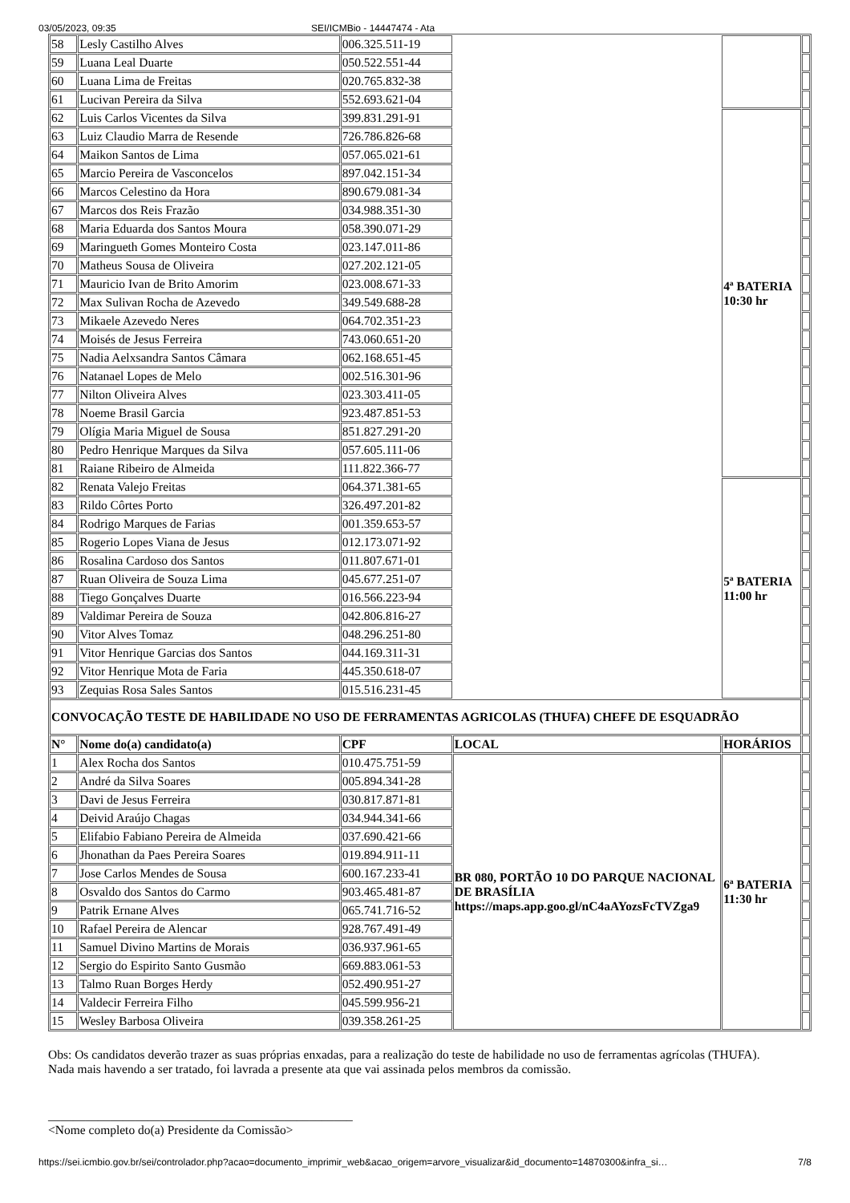03/05/2023, 09:35 SEI/ICMBio - 14447474 - Ata
| 58 | Lesly Castilho Alves | 006.325.511-19 | | | |
| 59 | Luana Leal Duarte | 050.522.551-44 | | | |
| 60 | Luana Lima de Freitas | 020.765.832-38 | | | |
| 61 | Lucivan Pereira da Silva | 552.693.621-04 | | | |
| 62 | Luis Carlos Vicentes da Silva | 399.831.291-91 | | 4ª BATERIA 10:30 hr | |
| 63 | Luiz Claudio Marra de Resende | 726.786.826-68 | | | |
| 64 | Maikon Santos de Lima | 057.065.021-61 | | | |
| 65 | Marcio Pereira de Vasconcelos | 897.042.151-34 | | | |
| 66 | Marcos Celestino da Hora | 890.679.081-34 | | | |
| 67 | Marcos dos Reis Frazão | 034.988.351-30 | | | |
| 68 | Maria Eduarda dos Santos Moura | 058.390.071-29 | | | |
| 69 | Maringueth Gomes Monteiro Costa | 023.147.011-86 | | | |
| 70 | Matheus Sousa de Oliveira | 027.202.121-05 | | | |
| 71 | Mauricio Ivan de Brito Amorim | 023.008.671-33 | | | |
| 72 | Max Sulivan Rocha de Azevedo | 349.549.688-28 | | | |
| 73 | Mikaele Azevedo Neres | 064.702.351-23 | | | |
| 74 | Moisés de Jesus Ferreira | 743.060.651-20 | | | |
| 75 | Nadia Aelxsandra Santos Câmara | 062.168.651-45 | | | |
| 76 | Natanael Lopes de Melo | 002.516.301-96 | | | |
| 77 | Nilton Oliveira Alves | 023.303.411-05 | | | |
| 78 | Noeme Brasil Garcia | 923.487.851-53 | | | |
| 79 | Olígia Maria Miguel de Sousa | 851.827.291-20 | | | |
| 80 | Pedro Henrique Marques da Silva | 057.605.111-06 | | | |
| 81 | Raiane Ribeiro de Almeida | 111.822.366-77 | | | |
| 82 | Renata Valejo Freitas | 064.371.381-65 | | 5ª BATERIA 11:00 hr | |
| 83 | Rildo Côrtes Porto | 326.497.201-82 | | | |
| 84 | Rodrigo Marques de Farias | 001.359.653-57 | | | |
| 85 | Rogerio Lopes Viana de Jesus | 012.173.071-92 | | | |
| 86 | Rosalina Cardoso dos Santos | 011.807.671-01 | | | |
| 87 | Ruan Oliveira de Souza Lima | 045.677.251-07 | | | |
| 88 | Tiego Gonçalves Duarte | 016.566.223-94 | | | |
| 89 | Valdimar Pereira de Souza | 042.806.816-27 | | | |
| 90 | Vitor Alves Tomaz | 048.296.251-80 | | | |
| 91 | Vitor Henrique Garcias dos Santos | 044.169.311-31 | | | |
| 92 | Vitor Henrique Mota de Faria | 445.350.618-07 | | | |
| 93 | Zequias Rosa Sales Santos | 015.516.231-45 | | | |
| CONVOCAÇÃO TESTE DE HABILIDADE NO USO DE FERRAMENTAS AGRICOLAS (THUFA) CHEFE DE ESQUADRÃO | | | | | |
| N° | Nome do(a) candidato(a) | CPF | LOCAL | HORÁRIOS | |
| 1 | Alex Rocha dos Santos | 010.475.751-59 | BR 080, PORTÃO 10 DO PARQUE NACIONAL DE BRASÍLIA https://maps.app.goo.gl/nC4aAYozsFcTVZga9 | 6ª BATERIA 11:30 hr | |
| 2 | André da Silva Soares | 005.894.341-28 | | | |
| 3 | Davi de Jesus Ferreira | 030.817.871-81 | | | |
| 4 | Deivid Araújo Chagas | 034.944.341-66 | | | |
| 5 | Elifabio Fabiano Pereira de Almeida | 037.690.421-66 | | | |
| 6 | Jhonathan da Paes Pereira Soares | 019.894.911-11 | | | |
| 7 | Jose Carlos Mendes de Sousa | 600.167.233-41 | | | |
| 8 | Osvaldo dos Santos do Carmo | 903.465.481-87 | | | |
| 9 | Patrik Ernane Alves | 065.741.716-52 | | | |
| 10 | Rafael Pereira de Alencar | 928.767.491-49 | | | |
| 11 | Samuel Divino Martins de Morais | 036.937.961-65 | | | |
| 12 | Sergio do Espirito Santo Gusmão | 669.883.061-53 | | | |
| 13 | Talmo Ruan Borges Herdy | 052.490.951-27 | | | |
| 14 | Valdecir Ferreira Filho | 045.599.956-21 | | | |
| 15 | Wesley Barbosa Oliveira | 039.358.261-25 | | | |
Obs: Os candidatos deverão trazer as suas próprias enxadas, para a realização do teste de habilidade no uso de ferramentas agrícolas (THUFA).
Nada mais havendo a ser tratado, foi lavrada a presente ata que vai assinada pelos membros da comissão.
_________________________________________________
<Nome completo do(a) Presidente da Comissão>
https://sei.icmbio.gov.br/sei/controlador.php?acao=documento_imprimir_web&acao_origem=arvore_visualizar&id_documento=14870300&infra_si… 7/8